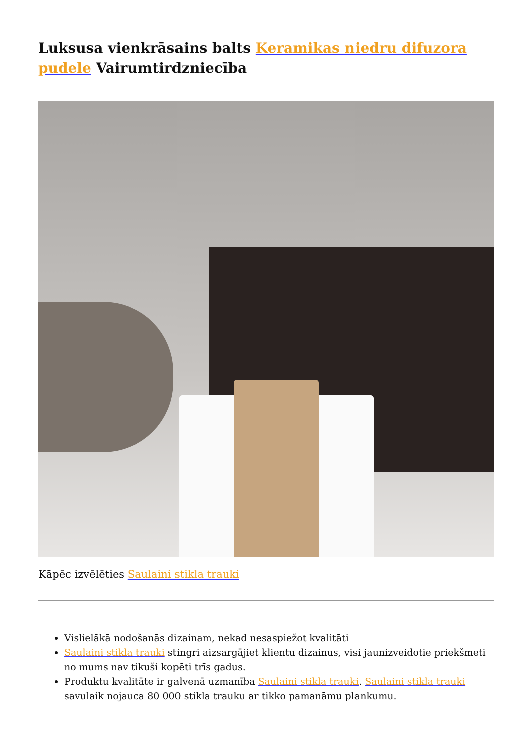Luksusa vienkrāsains balts Keramikas niedru difuzora pudele Vairumtirdzniecība
Kāpēc izvēlēties Saulaini stikla trauki
Vislielākā nodošanās dizainam, nekad nesaspiežot kvalitāti
Saulaini stikla trauki stingri aizsargājiet klientu dizainus, visi jaunizveidotie priekšmeti no mums nav tikuši kopēti trīs gadus.
Produktu kvalitāte ir galvenā uzmanība Saulaini stikla trauki. Saulaini stikla trauki savulaik nojauca 80 000 stikla trauku ar tikko pamanāmu plankumu.